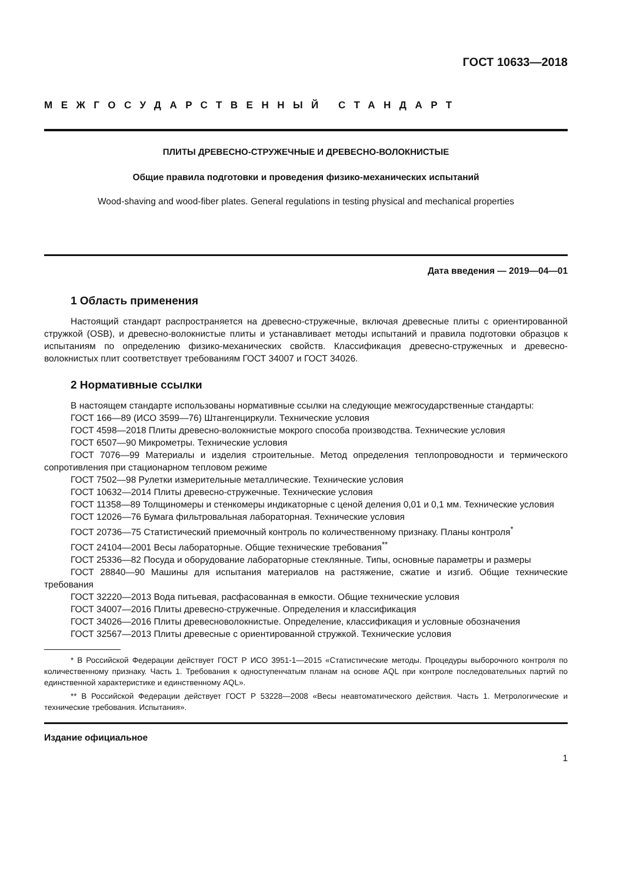ГОСТ 10633—2018
МЕЖГОСУДАРСТВЕННЫЙ СТАНДАРТ
ПЛИТЫ ДРЕВЕСНО-СТРУЖЕЧНЫЕ И ДРЕВЕСНО-ВОЛОКНИСТЫЕ
Общие правила подготовки и проведения физико-механических испытаний
Wood-shaving and wood-fiber plates. General regulations in testing physical and mechanical properties
Дата введения — 2019—04—01
1 Область применения
Настоящий стандарт распространяется на древесно-стружечные, включая древесные плиты с ориентированной стружкой (OSB), и древесно-волокнистые плиты и устанавливает методы испытаний и правила подготовки образцов к испытаниям по определению физико-механических свойств. Классификация древесно-стружечных и древесно-волокнистых плит соответствует требованиям ГОСТ 34007 и ГОСТ 34026.
2 Нормативные ссылки
В настоящем стандарте использованы нормативные ссылки на следующие межгосударственные стандарты:
ГОСТ 166—89 (ИСО 3599—76) Штангенциркули. Технические условия
ГОСТ 4598—2018 Плиты древесно-волокнистые мокрого способа производства. Технические условия
ГОСТ 6507—90 Микрометры. Технические условия
ГОСТ 7076—99 Материалы и изделия строительные. Метод определения теплопроводности и термического сопротивления при стационарном тепловом режиме
ГОСТ 7502—98 Рулетки измерительные металлические. Технические условия
ГОСТ 10632—2014 Плиты древесно-стружечные. Технические условия
ГОСТ 11358—89 Толщиномеры и стенкомеры индикаторные с ценой деления 0,01 и 0,1 мм. Технические условия
ГОСТ 12026—76 Бумага фильтровальная лабораторная. Технические условия
ГОСТ 20736—75 Статистический приемочный контроль по количественному признаку. Планы контроля<sup>*</sup>
ГОСТ 24104—2001 Весы лабораторные. Общие технические требования<sup>**</sup>
ГОСТ 25336—82 Посуда и оборудование лабораторные стеклянные. Типы, основные параметры и размеры
ГОСТ 28840—90 Машины для испытания материалов на растяжение, сжатие и изгиб. Общие технические требования
ГОСТ 32220—2013 Вода питьевая, расфасованная в емкости. Общие технические условия
ГОСТ 34007—2016 Плиты древесно-стружечные. Определения и классификация
ГОСТ 34026—2016 Плиты древесноволокнистые. Определение, классификация и условные обозначения
ГОСТ 32567—2013 Плиты древесные с ориентированной стружкой. Технические условия
* В Российской Федерации действует ГОСТ Р ИСО 3951-1—2015 «Статистические методы. Процедуры выборочного контроля по количественному признаку. Часть 1. Требования к одноступенчатым планам на основе AQL при контроле последовательных партий по единственной характеристике и единственному AQL».
** В Российской Федерации действует ГОСТ Р 53228—2008 «Весы неавтоматического действия. Часть 1. Метрологические и технические требования. Испытания».
Издание официальное
1